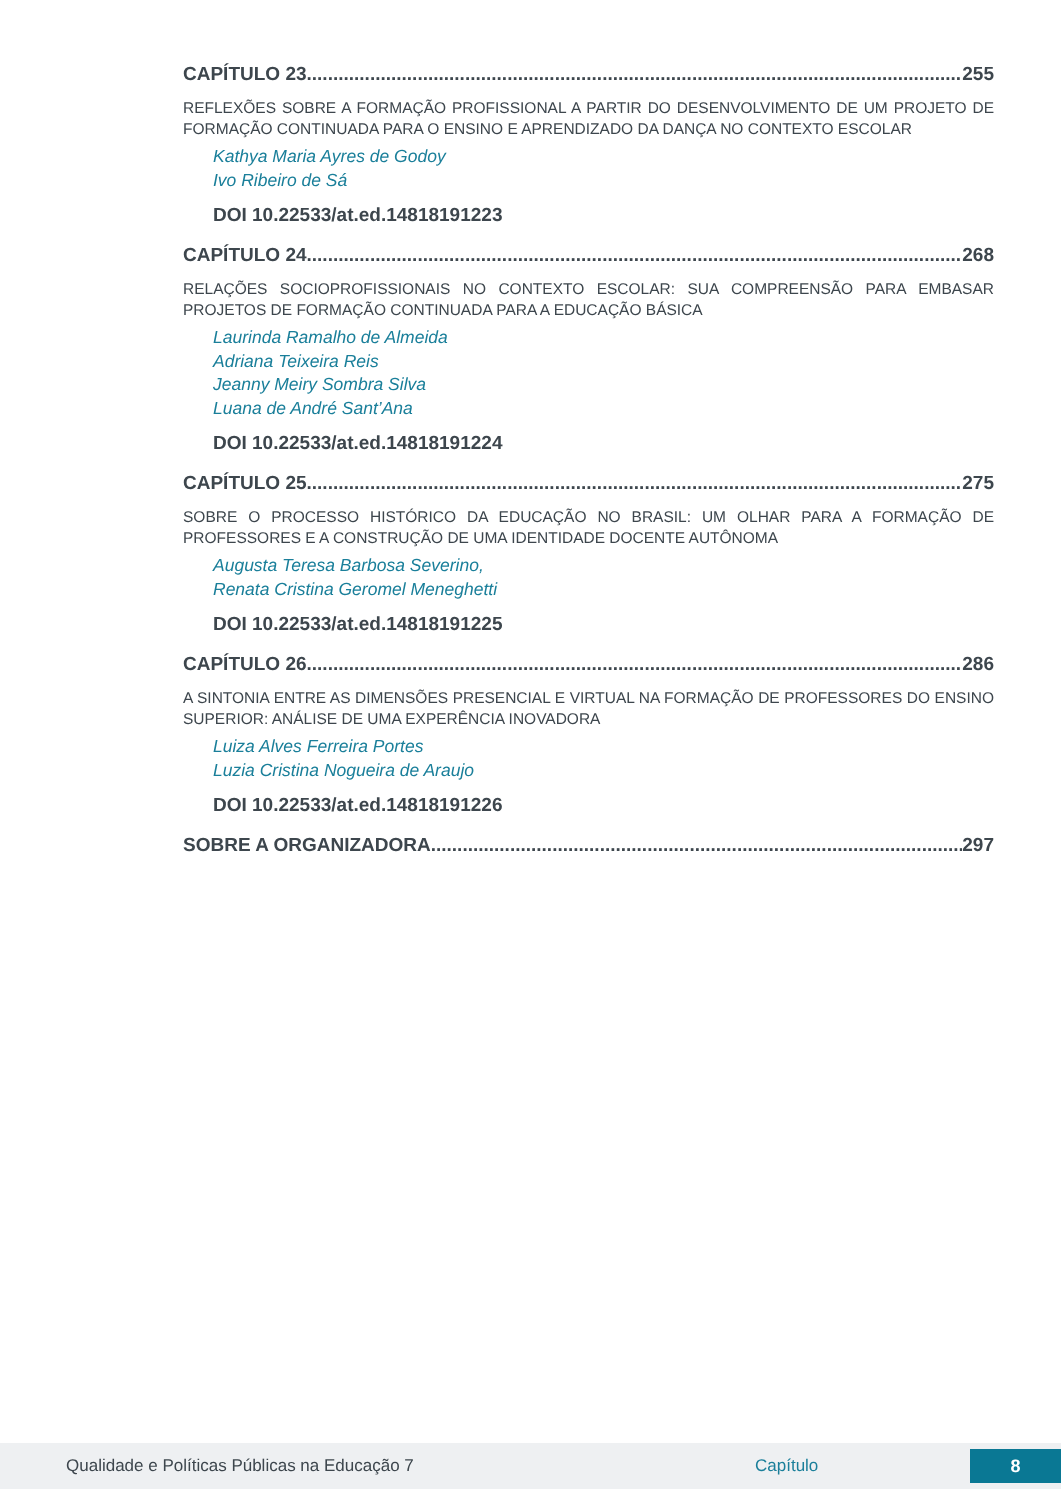CAPÍTULO 23 255
REFLEXÕES SOBRE A FORMAÇÃO PROFISSIONAL A PARTIR DO DESENVOLVIMENTO DE UM PROJETO DE FORMAÇÃO CONTINUADA PARA O ENSINO E APRENDIZADO DA DANÇA NO CONTEXTO ESCOLAR
Kathya Maria Ayres de Godoy
Ivo Ribeiro de Sá
DOI 10.22533/at.ed.14818191223
CAPÍTULO 24 268
RELAÇÕES SOCIOPROFISSIONAIS NO CONTEXTO ESCOLAR: SUA COMPREENSÃO PARA EMBASAR PROJETOS DE FORMAÇÃO CONTINUADA PARA A EDUCAÇÃO BÁSICA
Laurinda Ramalho de Almeida
Adriana Teixeira Reis
Jeanny Meiry Sombra Silva
Luana de André Sant’Ana
DOI 10.22533/at.ed.14818191224
CAPÍTULO 25 275
SOBRE O PROCESSO HISTÓRICO DA EDUCAÇÃO NO BRASIL: UM OLHAR PARA A FORMAÇÃO DE PROFESSORES E A CONSTRUÇÃO DE UMA IDENTIDADE DOCENTE AUTÔNOMA
Augusta Teresa Barbosa Severino,
Renata Cristina Geromel Meneghetti
DOI 10.22533/at.ed.14818191225
CAPÍTULO 26 286
A SINTONIA ENTRE AS DIMENSÕES PRESENCIAL E VIRTUAL NA FORMAÇÃO DE PROFESSORES DO ENSINO SUPERIOR: ANÁLISE DE UMA EXPERÊNCIA INOVADORA
Luiza Alves Ferreira Portes
Luzia Cristina Nogueira de Araujo
DOI 10.22533/at.ed.14818191226
SOBRE A ORGANIZADORA 297
Qualidade e Políticas Públicas na Educação 7 Capítulo 8